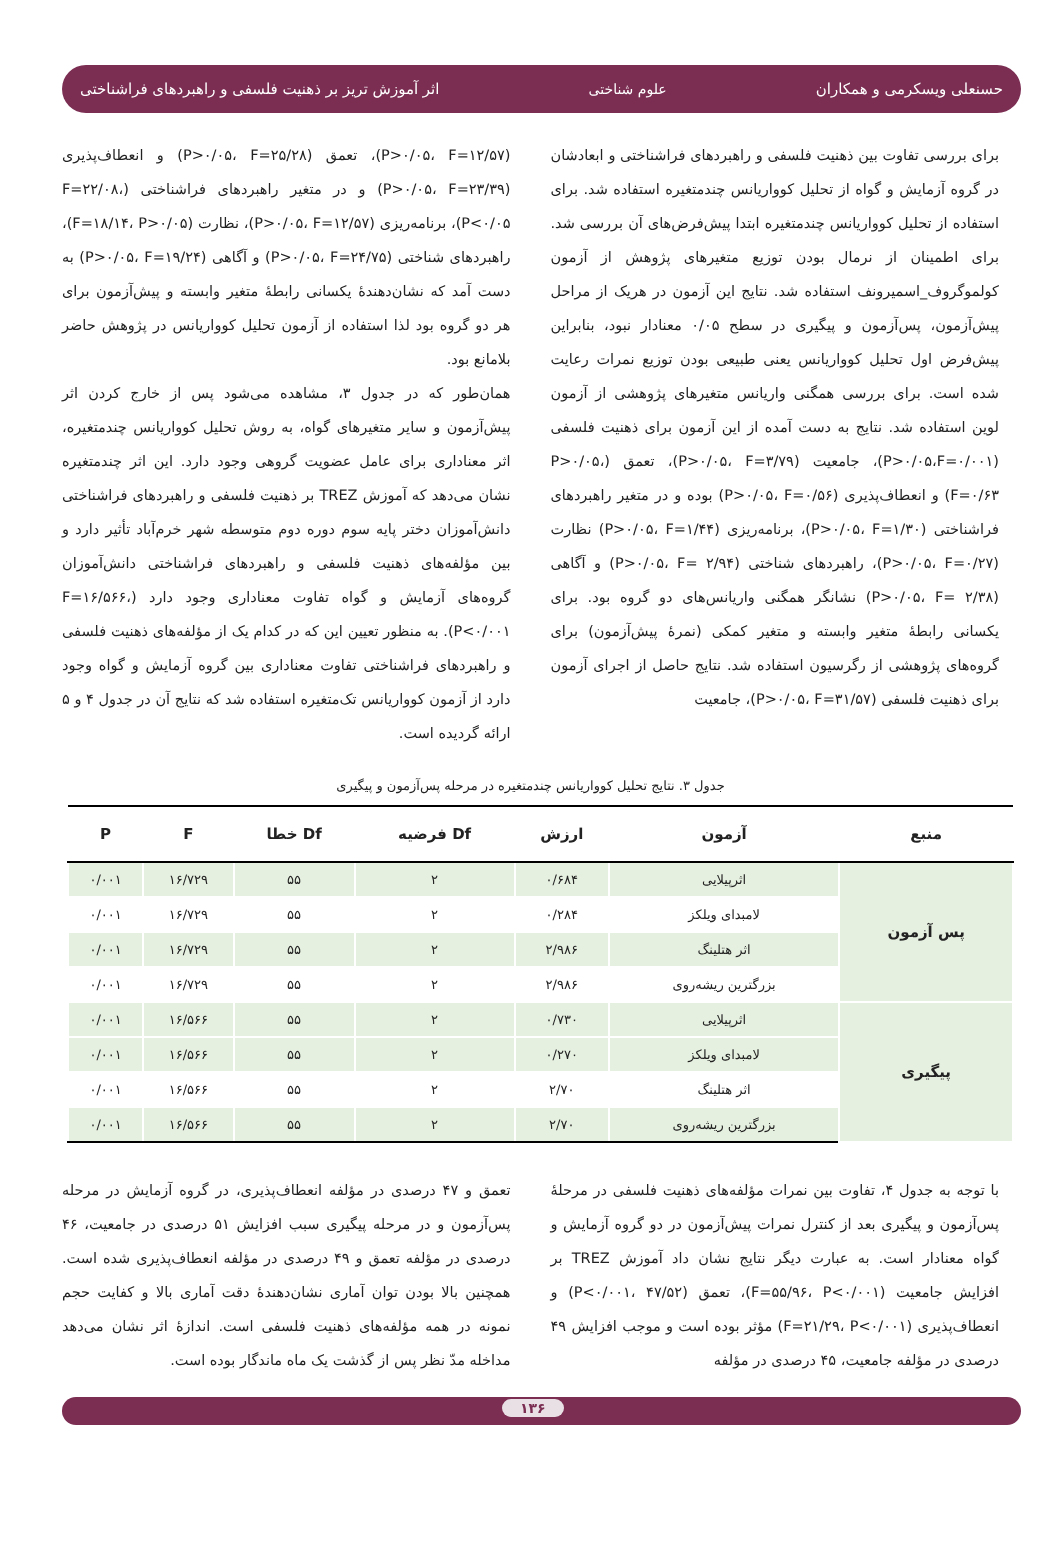حسنعلی ویسکرمی و همکاران علوم شناختی اثر آموزش تریز بر ذهنیت فلسفی و راهبردهای فراشناختی
برای بررسی تفاوت بین ذهنیت فلسفی و راهبردهای فراشناختی و ابعادشان در گروه آزمایش و گواه از تحلیل کوواریانس چندمتغیره استفاده شد. برای استفاده از تحلیل کوواریانس چندمتغیره ابتدا پیش‌فرض‌های آن بررسی شد. برای اطمینان از نرمال بودن توزیع متغیرهای پژوهش از آزمون کولموگروف_اسمیرونف استفاده شد. نتایج این آزمون در هریک از مراحل پیش‌آزمون، پس‌آزمون و پیگیری در سطح ۰/۰۵ معنادار نبود، بنابراین پیش‌فرض اول تحلیل کوواریانس یعنی طبیعی بودن توزیع نمرات رعایت شده است. برای بررسی همگنی واریانس متغیرهای پژوهشی از آزمون لوین استفاده شد. نتایج به دست آمده از این آزمون برای ذهنیت فلسفی (P>۰/۰۵،F=۰/۰۰۱)، جامعیت (P>۰/۰۵، F=۳/۷۹)، تعمق (P>۰/۰۵، F=۰/۶۳) و انعطاف‌پذیری (P>۰/۰۵، F=۰/۵۶) بوده و در متغیر راهبردهای فراشناختی (P>۰/۰۵، F=۱/۳۰)، برنامه‌ریزی (P>۰/۰۵، F=۱/۴۴) نظارت (P>۰/۰۵، F=۰/۲۷)، راهبردهای شناختی (P>۰/۰۵، F= ۲/۹۴) و آگاهی (P>۰/۰۵، F= ۲/۳۸) نشانگر همگنی واریانس‌های دو گروه بود. برای یکسانی رابطهٔ متغیر وابسته و متغیر کمکی (نمرهٔ پیش‌آزمون) برای گروه‌های پژوهشی از رگرسیون استفاده شد. نتایج حاصل از اجرای آزمون برای ذهنیت فلسفی (P>۰/۰۵، F=۳۱/۵۷)، جامعیت
(P>۰/۰۵، F=۱۲/۵۷)، تعمق (P>۰/۰۵، F=۲۵/۲۸) و انعطاف‌پذیری (P>۰/۰۵، F=۲۳/۳۹) و در متغیر راهبردهای فراشناختی (F=۲۲/۰۸، P<۰/۰۵)، برنامه‌ریزی (P>۰/۰۵، F=۱۲/۵۷)، نظارت (F=۱۸/۱۴، P>۰/۰۵)، راهبردهای شناختی (P>۰/۰۵، F=۲۴/۷۵) و آگاهی (P>۰/۰۵، F=۱۹/۲۴) به دست آمد که نشان‌دهندهٔ یکسانی رابطهٔ متغیر وابسته و پیش‌آزمون برای هر دو گروه بود لذا استفاده از آزمون تحلیل کوواریانس در پژوهش حاضر بلامانع بود.
همان‌طور که در جدول ۳، مشاهده می‌شود پس از خارج کردن اثر پیش‌آزمون و سایر متغیرهای گواه، به روش تحلیل کوواریانس چندمتغیره، اثر معناداری برای عامل عضویت گروهی وجود دارد. این اثر چندمتغیره نشان می‌دهد که آموزش TREZ بر ذهنیت فلسفی و راهبردهای فراشناختی دانش‌آموزان دختر پایه سوم دوره دوم متوسطه شهر خرم‌آباد تأثیر دارد و بین مؤلفه‌های ذهنیت فلسفی و راهبردهای فراشناختی دانش‌آموزان گروه‌های آزمایش و گواه تفاوت معناداری وجود دارد (F=۱۶/۵۶۶، P<۰/۰۰۱). به منظور تعیین این که در کدام یک از مؤلفه‌های ذهنیت فلسفی و راهبردهای فراشناختی تفاوت معناداری بین گروه آزمایش و گواه وجود دارد از آزمون کوواریانس تک‌متغیره استفاده شد که نتایج آن در جدول ۴ و ۵ ارائه گردیده است.
جدول ۳. نتایج تحلیل کوواریانس چندمتغیره در مرحله پس‌آزمون و پیگیری
| منبع | آزمون | ارزش | Df فرضیه | Df خطا | F | P |
| --- | --- | --- | --- | --- | --- | --- |
| پس آزمون | اثرپیلایی | ۰/۶۸۴ | ۲ | ۵۵ | ۱۶/۷۲۹ | ۰/۰۰۱ |
| | لامبدای ویلکز | ۰/۲۸۴ | ۲ | ۵۵ | ۱۶/۷۲۹ | ۰/۰۰۱ |
| | اثر هتلینگ | ۲/۹۸۶ | ۲ | ۵۵ | ۱۶/۷۲۹ | ۰/۰۰۱ |
| | بزرگترین ریشه‌روی | ۲/۹۸۶ | ۲ | ۵۵ | ۱۶/۷۲۹ | ۰/۰۰۱ |
| پیگیری | اثرپیلایی | ۰/۷۳۰ | ۲ | ۵۵ | ۱۶/۵۶۶ | ۰/۰۰۱ |
| | لامبدای ویلکز | ۰/۲۷۰ | ۲ | ۵۵ | ۱۶/۵۶۶ | ۰/۰۰۱ |
| | اثر هتلینگ | ۲/۷۰ | ۲ | ۵۵ | ۱۶/۵۶۶ | ۰/۰۰۱ |
| | بزرگترین ریشه‌روی | ۲/۷۰ | ۲ | ۵۵ | ۱۶/۵۶۶ | ۰/۰۰۱ |
با توجه به جدول ۴، تفاوت بین نمرات مؤلفه‌های ذهنیت فلسفی در مرحلهٔ پس‌آزمون و پیگیری بعد از کنترل نمرات پیش‌آزمون در دو گروه آزمایش و گواه معنادار است. به عبارت دیگر نتایج نشان داد آموزش TREZ بر افزایش جامعیت (F=۵۵/۹۶، P<۰/۰۰۱)، تعمق (P<۰/۰۰۱، ۴۷/۵۲) و انعطاف‌پذیری (F=۲۱/۲۹، P<۰/۰۰۱) مؤثر بوده است و موجب افزایش ۴۹ درصدی در مؤلفه جامعیت، ۴۵ درصدی در مؤلفه
تعمق و ۴۷ درصدی در مؤلفه انعطاف‌پذیری، در گروه آزمایش در مرحله پس‌آزمون و در مرحله پیگیری سبب افزایش ۵۱ درصدی در جامعیت، ۴۶ درصدی در مؤلفه تعمق و ۴۹ درصدی در مؤلفه انعطاف‌پذیری شده است. همچنین بالا بودن توان آماری نشان‌دهندهٔ دقت آماری بالا و کفایت حجم نمونه در همه مؤلفه‌های ذهنیت فلسفی است. اندازهٔ اثر نشان می‌دهد مداخله مدّ نظر پس از گذشت یک ماه ماندگار بوده است.
۱۳۶